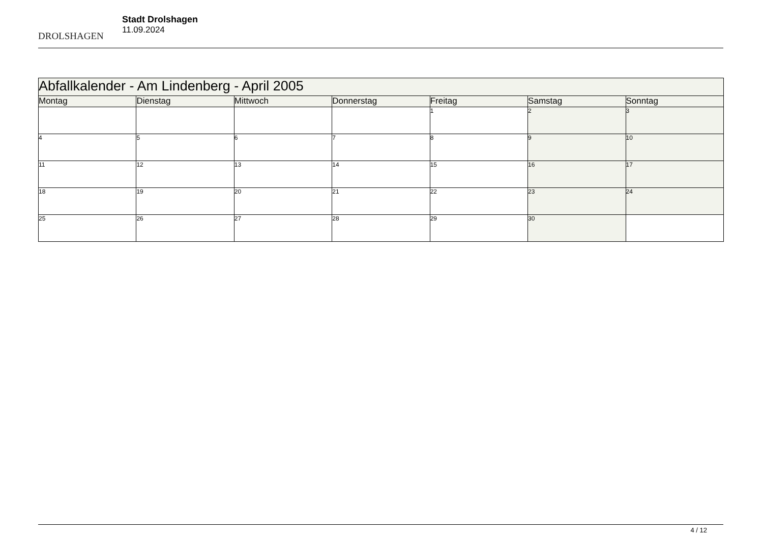DROLSHAGEN
Stadt Drolshagen
11.09.2024
| Abfallkalender - Am Lindenberg - April 2005 | | | | | | |
| --- | --- | --- | --- | --- | --- | --- |
| Montag | Dienstag | Mittwoch | Donnerstag | Freitag | Samstag | Sonntag |
| | | | | 1 | 2 | 3 |
| 4 | 5 | 6 | 7 | 8 | 9 | 10 |
| 11 | 12 | 13 | 14 | 15 | 16 | 17 |
| 18 | 19 | 20 | 21 | 22 | 23 | 24 |
| 25 | 26 | 27 | 28 | 29 | 30 | |
4 / 12